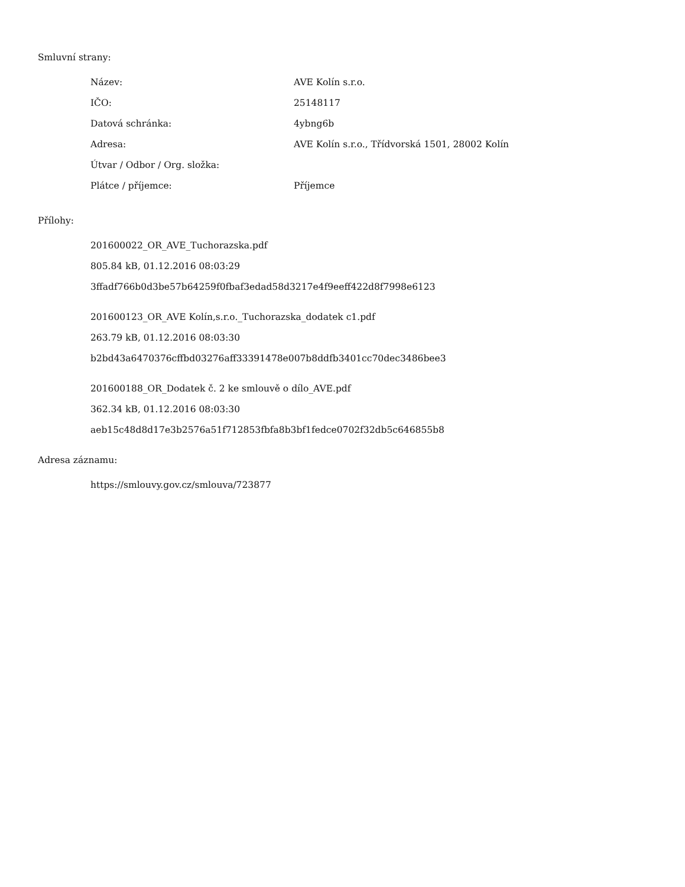Smluvní strany:
| Název: | AVE Kolín s.r.o. |
| IČO: | 25148117 |
| Datová schránka: | 4ybng6b |
| Adresa: | AVE Kolín s.r.o., Třídvorská 1501, 28002 Kolín |
| Útvar / Odbor / Org. složka: | |
| Plátce / příjemce: | Příjemce |
Přílohy:
201600022_OR_AVE_Tuchorazska.pdf
805.84 kB, 01.12.2016 08:03:29
3ffadf766b0d3be57b64259f0fbaf3edad58d3217e4f9eeff422d8f7998e6123
201600123_OR_AVE Kolín,s.r.o._Tuchorazska_dodatek c1.pdf
263.79 kB, 01.12.2016 08:03:30
b2bd43a6470376cffbd03276aff33391478e007b8ddfb3401cc70dec3486bee3
201600188_OR_Dodatek č. 2 ke smlouvě o dílo_AVE.pdf
362.34 kB, 01.12.2016 08:03:30
aeb15c48d8d17e3b2576a51f712853fbfa8b3bf1fedce0702f32db5c646855b8
Adresa záznamu:
https://smlouvy.gov.cz/smlouva/723877